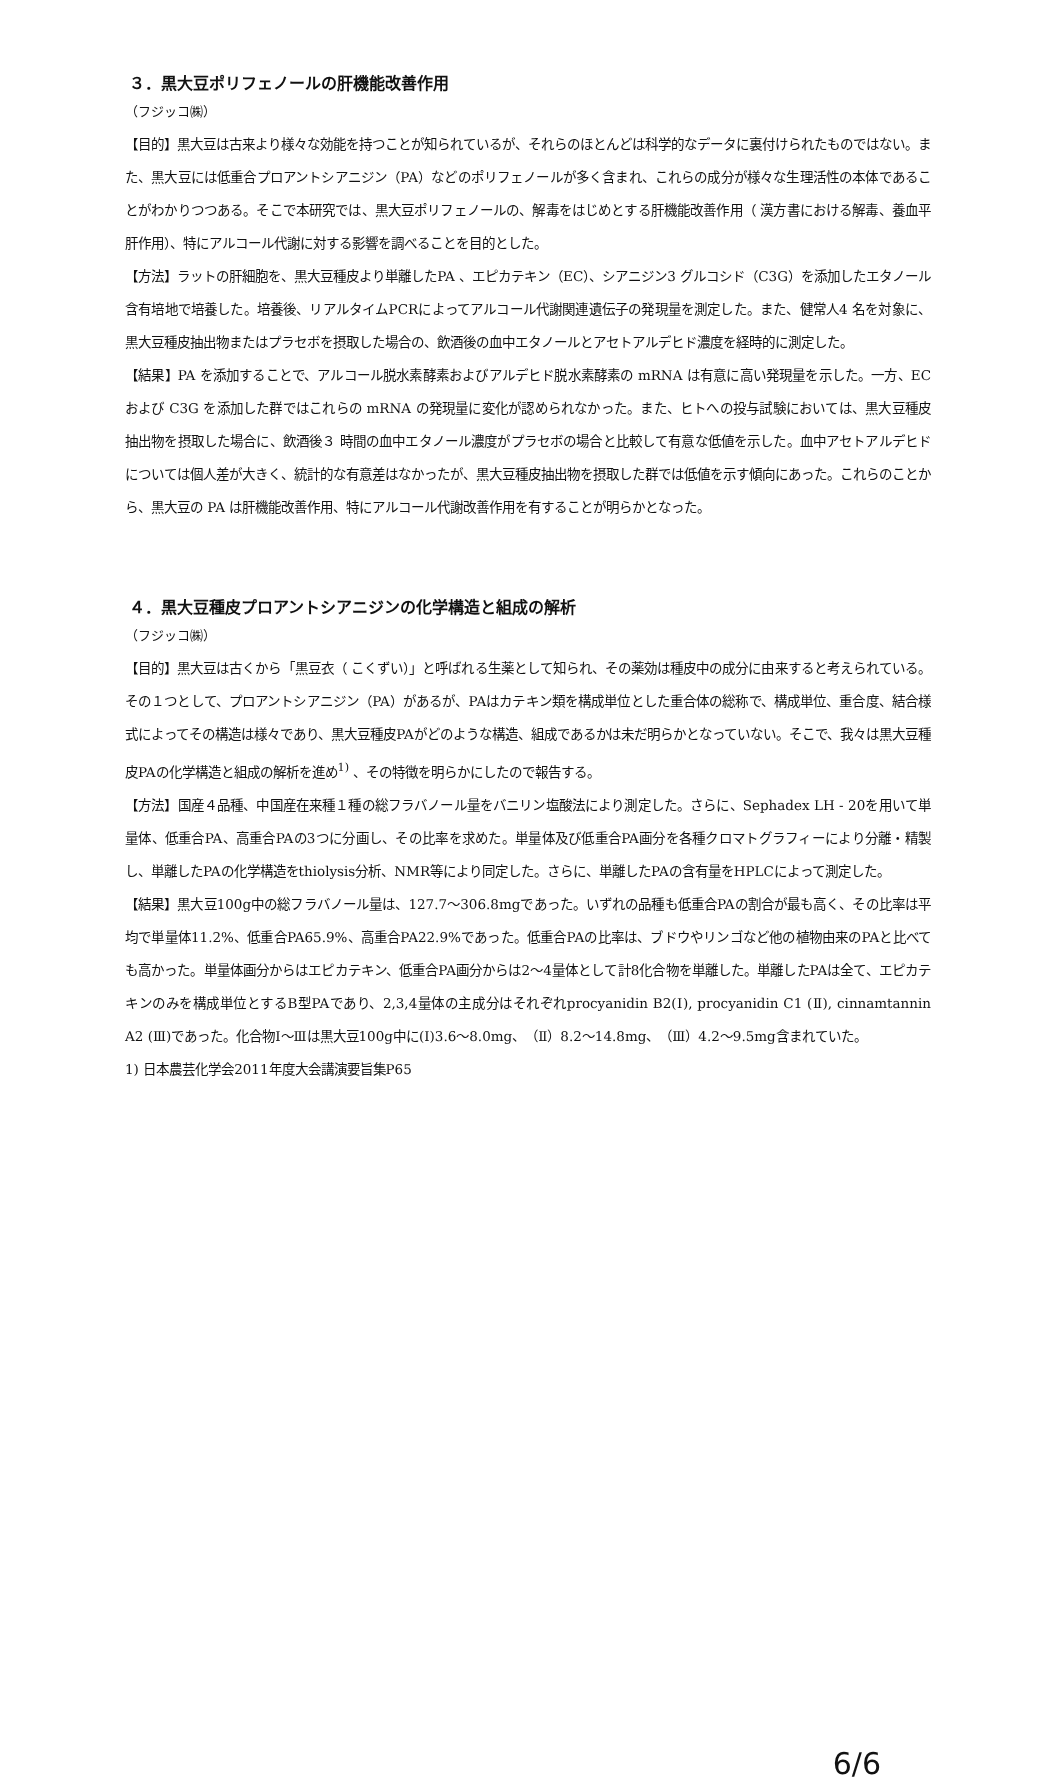３．黒大豆ポリフェノールの肝機能改善作用
（フジッコ㈱）
【目的】黒大豆は古来より様々な効能を持つことが知られているが、それらのほとんどは科学的なデータに裏付けられたものではない。また、黒大豆には低重合プロアントシアニジン（PA）などのポリフェノールが多く含まれ、これらの成分が様々な生理活性の本体であることがわかりつつある。そこで本研究では、黒大豆ポリフェノールの、解毒をはじめとする肝機能改善作用（ 漢方書における解毒、養血平肝作用）、特にアルコール代謝に対する影響を調べることを目的とした。
【方法】ラットの肝細胞を、黒大豆種皮より単離したPA 、エピカテキン（EC）、シアニジン3 グルコシド（C3G）を添加したエタノール含有培地で培養した。培養後、リアルタイムPCRによってアルコール代謝関連遺伝子の発現量を測定した。また、健常人4 名を対象に、黒大豆種皮抽出物またはプラセボを摂取した場合の、飲酒後の血中エタノールとアセトアルデヒド濃度を経時的に測定した。
【結果】PA を添加することで、アルコール脱水素酵素およびアルデヒド脱水素酵素の mRNA は有意に高い発現量を示した。一方、EC および C3G を添加した群ではこれらの mRNA の発現量に変化が認められなかった。また、ヒトへの投与試験においては、黒大豆種皮抽出物を摂取した場合に、飲酒後３ 時間の血中エタノール濃度がプラセボの場合と比較して有意な低値を示した。血中アセトアルデヒドについては個人差が大きく、統計的な有意差はなかったが、黒大豆種皮抽出物を摂取した群では低値を示す傾向にあった。これらのことから、黒大豆の PA は肝機能改善作用、特にアルコール代謝改善作用を有することが明らかとなった。
４．黒大豆種皮プロアントシアニジンの化学構造と組成の解析
（フジッコ㈱）
【目的】黒大豆は古くから「黒豆衣（ こくずい）」と呼ばれる生薬として知られ、その薬効は種皮中の成分に由来すると考えられている。その１つとして、プロアントシアニジン（PA）があるが、PAはカテキン類を構成単位とした重合体の総称で、構成単位、重合度、結合様式によってその構造は様々であり、黒大豆種皮PAがどのような構造、組成であるかは未だ明らかとなっていない。そこで、我々は黒大豆種皮PAの化学構造と組成の解析を進め<sup>1)</sup> 、その特徴を明らかにしたので報告する。
【方法】国産４品種、中国産在来種１種の総フラバノール量をバニリン塩酸法により測定した。さらに、Sephadex LH - 20を用いて単量体、低重合PA、高重合PAの3つに分画し、その比率を求めた。単量体及び低重合PA画分を各種クロマトグラフィーにより分離・精製し、単離したPAの化学構造をthiolysis分析、NMR等により同定した。さらに、単離したPAの含有量をHPLCによって測定した。
【結果】黒大豆100g中の総フラバノール量は、127.7～306.8mgであった。いずれの品種も低重合PAの割合が最も高く、その比率は平均で単量体11.2%、低重合PA65.9%、高重合PA22.9%であった。低重合PAの比率は、ブドウやリンゴなど他の植物由来のPAと比べても高かった。単量体画分からはエピカテキン、低重合PA画分からは2～4量体として計8化合物を単離した。単離したPAは全て、エピカテキンのみを構成単位とするB型PAであり、2,3,4量体の主成分はそれぞれprocyanidin B2(Ⅰ), procyanidin C1 (Ⅱ), cinnamtannin A2 (Ⅲ)であった。化合物Ⅰ～Ⅲは黒大豆100g中に(Ⅰ)3.6～8.0mg、（Ⅱ）8.2～14.8mg、（Ⅲ）4.2～9.5mg含まれていた。
1) 日本農芸化学会2011年度大会講演要旨集P65
6/6